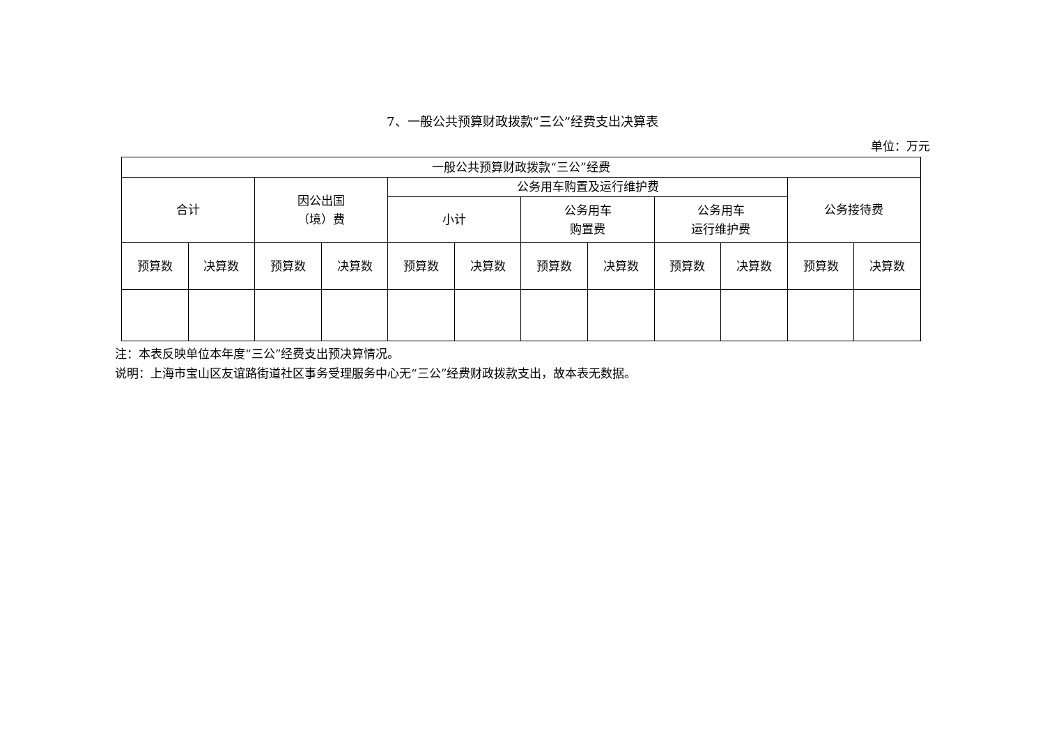7、一般公共预算财政拨款“三公”经费支出决算表
单位：万元
| 一般公共预算财政拨款“三公”经费 | | | | | | | | | | | |
| 合计 | | 因公出国 （境）费 | | 公务用车购置及运行维护费 | | | | | | 公务接待费 | |
| | | | | 小计 | | 公务用车 购置费 | | 公务用车 运行维护费 | | | |
| 预算数 | 决算数 | 预算数 | 决算数 | 预算数 | 决算数 | 预算数 | 决算数 | 预算数 | 决算数 | 预算数 | 决算数 |
注：本表反映单位本年度“三公”经费支出预决算情况。
说明：上海市宝山区友谊路街道社区事务受理服务中心无“三公”经费财政拨款支出，故本表无数据。